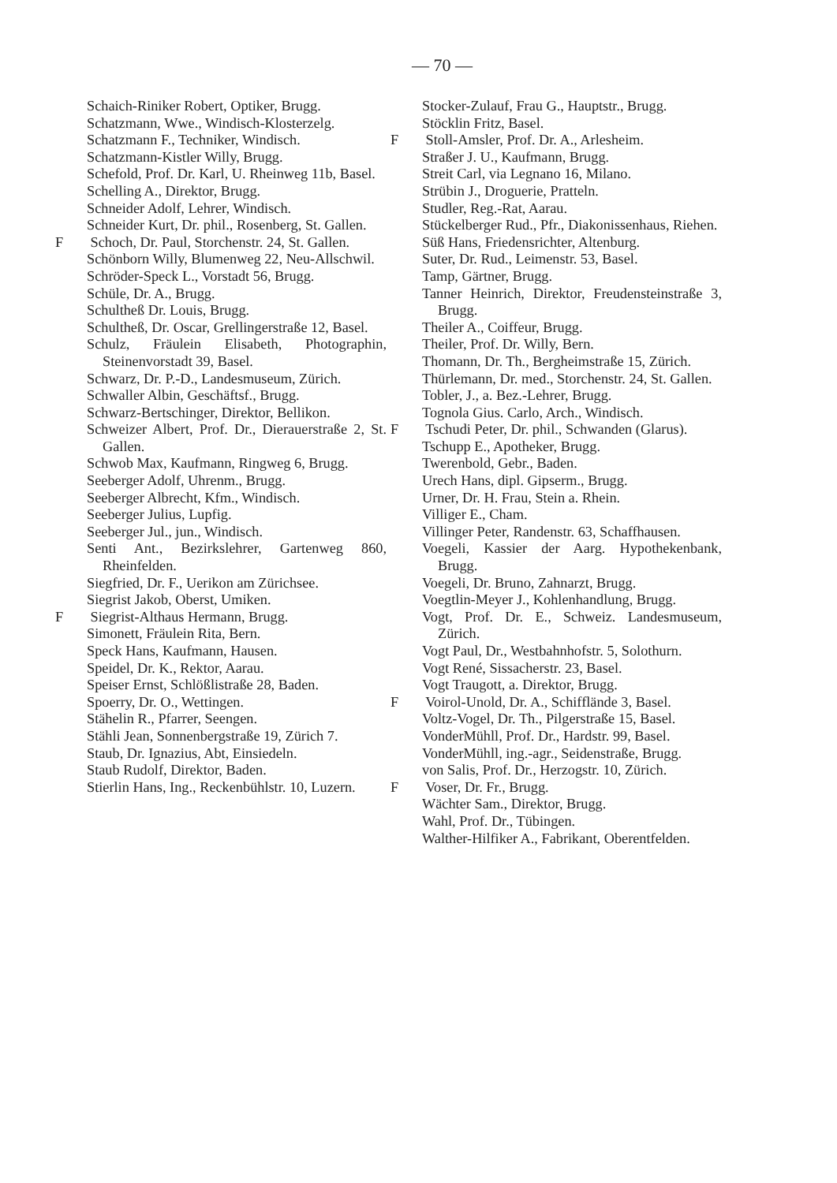— 70 —
Schaich-Riniker Robert, Optiker, Brugg.
Schatzmann, Wwe., Windisch-Klosterzelg.
Schatzmann F., Techniker, Windisch.
Schatzmann-Kistler Willy, Brugg.
Schefold, Prof. Dr. Karl, U. Rheinweg 11b, Basel.
Schelling A., Direktor, Brugg.
Schneider Adolf, Lehrer, Windisch.
Schneider Kurt, Dr. phil., Rosenberg, St. Gallen.
F Schoch, Dr. Paul, Storchenstr. 24, St. Gallen.
Schönborn Willy, Blumenweg 22, Neu-Allschwil.
Schröder-Speck L., Vorstadt 56, Brugg.
Schüle, Dr. A., Brugg.
Schultheß Dr. Louis, Brugg.
Schultheß, Dr. Oscar, Grellingerstraße 12, Basel.
Schulz, Fräulein Elisabeth, Photographin, Steinenvorstadt 39, Basel.
Schwarz, Dr. P.-D., Landesmuseum, Zürich.
Schwaller Albin, Geschäftsf., Brugg.
Schwarz-Bertschinger, Direktor, Bellikon.
Schweizer Albert, Prof. Dr., Dierauerstraße 2, St. Gallen.
Schwob Max, Kaufmann, Ringweg 6, Brugg.
Seeberger Adolf, Uhrenm., Brugg.
Seeberger Albrecht, Kfm., Windisch.
Seeberger Julius, Lupfig.
Seeberger Jul., jun., Windisch.
Senti Ant., Bezirkslehrer, Gartenweg 860, Rheinfelden.
Siegfried, Dr. F., Uerikon am Zürichsee.
Siegrist Jakob, Oberst, Umiken.
F Siegrist-Althaus Hermann, Brugg.
Simonett, Fräulein Rita, Bern.
Speck Hans, Kaufmann, Hausen.
Speidel, Dr. K., Rektor, Aarau.
Speiser Ernst, Schlößlistraße 28, Baden.
Spoerry, Dr. O., Wettingen.
Stähelin R., Pfarrer, Seengen.
Stähli Jean, Sonnenbergstraße 19, Zürich 7.
Staub, Dr. Ignazius, Abt, Einsiedeln.
Staub Rudolf, Direktor, Baden.
Stierlin Hans, Ing., Reckenbühlstr. 10, Luzern.
Stocker-Zulauf, Frau G., Hauptstr., Brugg.
Stöcklin Fritz, Basel.
F Stoll-Amsler, Prof. Dr. A., Arlesheim.
Straßer J. U., Kaufmann, Brugg.
Streit Carl, via Legnano 16, Milano.
Strübin J., Droguerie, Pratteln.
Studler, Reg.-Rat, Aarau.
Stückelberger Rud., Pfr., Diakonissenhaus, Riehen.
Süß Hans, Friedensrichter, Altenburg.
Suter, Dr. Rud., Leimenstr. 53, Basel.
Tamp, Gärtner, Brugg.
Tanner Heinrich, Direktor, Freudensteinstraße 3, Brugg.
Theiler A., Coiffeur, Brugg.
Theiler, Prof. Dr. Willy, Bern.
Thomann, Dr. Th., Bergheimstraße 15, Zürich.
Thürlemann, Dr. med., Storchenstr. 24, St. Gallen.
Tobler, J., a. Bez.-Lehrer, Brugg.
Tognola Gius. Carlo, Arch., Windisch.
F Tschudi Peter, Dr. phil., Schwanden (Glarus).
Tschupp E., Apotheker, Brugg.
Twerenbold, Gebr., Baden.
Urech Hans, dipl. Gipserm., Brugg.
Urner, Dr. H. Frau, Stein a. Rhein.
Villiger E., Cham.
Villinger Peter, Randenstr. 63, Schaffhausen.
Voegeli, Kassier der Aarg. Hypothekenbank, Brugg.
Voegeli, Dr. Bruno, Zahnarzt, Brugg.
Voegtlin-Meyer J., Kohlenhandlung, Brugg.
Vogt, Prof. Dr. E., Schweiz. Landesmuseum, Zürich.
Vogt Paul, Dr., Westbahnhofstr. 5, Solothurn.
Vogt René, Sissacherstr. 23, Basel.
Vogt Traugott, a. Direktor, Brugg.
F Voirol-Unold, Dr. A., Schifflände 3, Basel.
Voltz-Vogel, Dr. Th., Pilgerstraße 15, Basel.
VonderMühll, Prof. Dr., Hardstr. 99, Basel.
VonderMühll, ing.-agr., Seidenstraße, Brugg.
von Salis, Prof. Dr., Herzogstr. 10, Zürich.
F Voser, Dr. Fr., Brugg.
Wächter Sam., Direktor, Brugg.
Wahl, Prof. Dr., Tübingen.
Walther-Hilfiker A., Fabrikant, Oberentfelden.